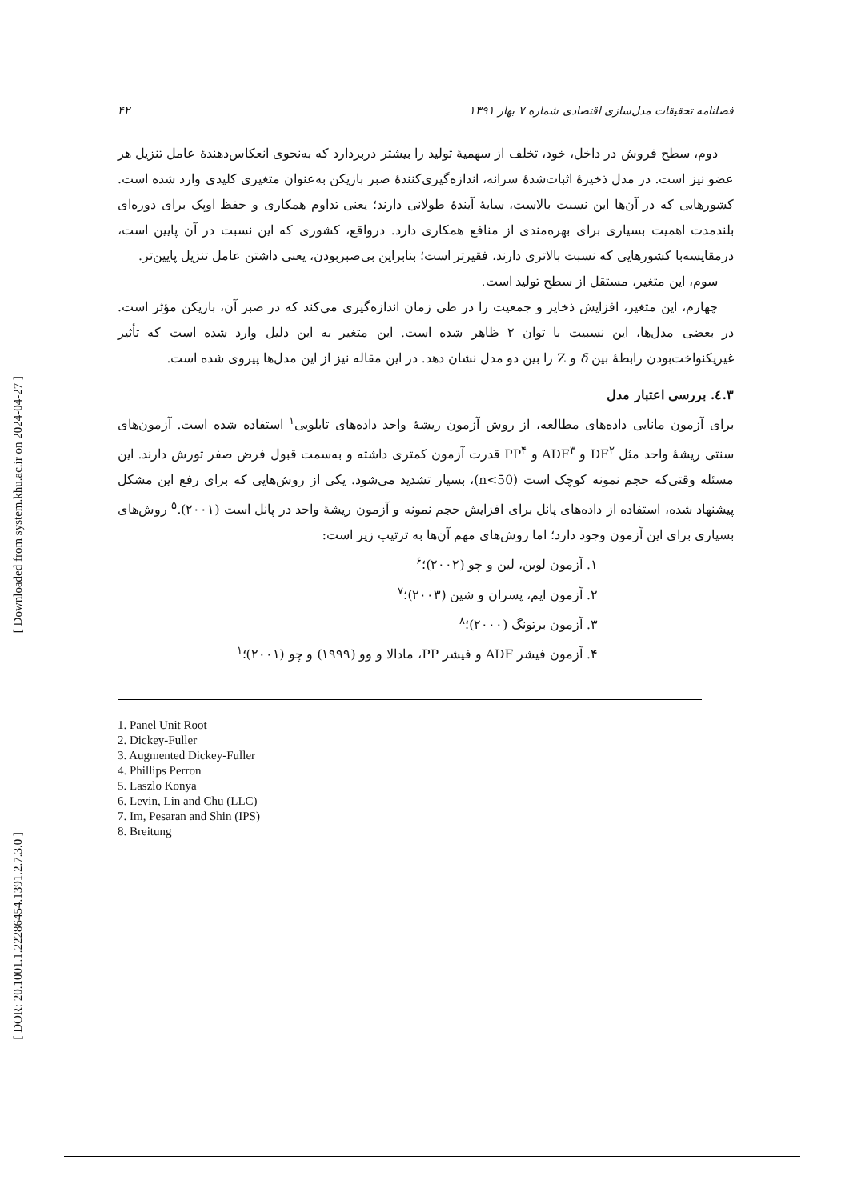[ Downloaded from system.khu.ac.ir on 2024-04-27 ]
[ DOR: 20.1001.1.22286454.1391.2.7.3.0 ]
۴۲ فصلنامه تحقیقات مدل‌سازی اقتصادی شماره ۷ بهار ۱۳۹۱
دوم، سطح فروش در داخل، خود، تخلف از سهمیهٔ تولید را بیشتر دربردارد که به‌نحوی انعکاس‌دهندهٔ عامل تنزیل هر عضو نیز است. در مدل ذخیرهٔ اثبات‌شدهٔ سرانه، اندازه‌گیری‌کنندهٔ صبر بازیکن به‌عنوان متغیری کلیدی وارد شده است. کشورهایی که در آن‌ها این نسبت بالاست، سایهٔ آیندهٔ طولانی دارند؛ یعنی تداوم همکاری و حفظ اوپک برای دوره‌ای بلندمدت اهمیت بسیاری برای بهره‌مندی از منافع همکاری دارد. درواقع، کشوری که این نسبت در آن پایین است، درمقایسه‌با کشورهایی که نسبت بالاتری دارند، فقیرتر است؛ بنابراین بی‌صبربودن، یعنی داشتن عامل تنزیل پایین‌تر.
سوم، این متغیر، مستقل از سطح تولید است.
چهارم، این متغیر، افزایش ذخایر و جمعیت را در طی زمان اندازه‌گیری می‌کند که در صبر آن، بازیکن مؤثر است. در بعضی مدل‌ها، این نسبیت با توان ۲ ظاهر شده است. این متغیر به این دلیل وارد شده است که تأثیر غیریکنواخت‌بودن رابطهٔ بین δ و Z را بین دو مدل نشان دهد. در این مقاله نیز از این مدل‌ها پیروی شده است.
۳.٤. بررسی اعتبار مدل
برای آزمون مانایی داده‌های مطالعه، از روش آزمون ریشهٔ واحد داده‌های تابلویی<sup>۱</sup> استفاده شده است. آزمون‌های سنتی ریشهٔ واحد مثل DF<sup>۲</sup> و ADF<sup>۳</sup> و PP<sup>۴</sup> قدرت آزمون کمتری داشته و به‌سمت قبول فرض صفر تورش دارند. این مسئله وقتی‌که حجم نمونه کوچک است (n<50)، بسیار تشدید می‌شود. یکی از روش‌هایی که برای رفع این مشکل پیشنهاد شده، استفاده از داده‌های پانل برای افزایش حجم نمونه و آزمون ریشهٔ واحد در پانل است (۲۰۰۱).<sup>۵</sup> روش‌های بسیاری برای این آزمون وجود دارد؛ اما روش‌های مهم آن‌ها به ترتیب زیر است:
۱. آزمون لوین، لین و چو (۲۰۰۲)؛<sup>۶</sup>
۲. آزمون ایم، پسران و شین (۲۰۰۳)؛<sup>۷</sup>
۳. آزمون برتونگ (۲۰۰۰)؛<sup>۸</sup>
۴. آزمون فیشر ADF و فیشر PP، مادالا و وو (۱۹۹۹) و چو (۲۰۰۱)؛<sup>۱</sup>
1. Panel Unit Root
2. Dickey-Fuller
3. Augmented Dickey-Fuller
4. Phillips Perron
5. Laszlo Konya
6. Levin, Lin and Chu (LLC)
7. Im, Pesaran and Shin (IPS)
8. Breitung